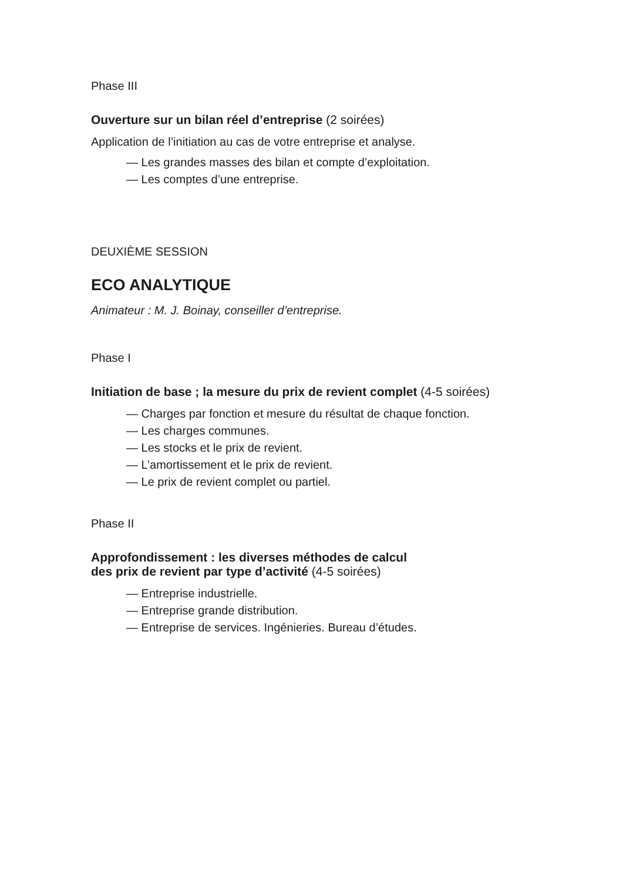Phase III
Ouverture sur un bilan réel d’entreprise (2 soirées)
Application de l’initiation au cas de votre entreprise et analyse.
— Les grandes masses des bilan et compte d’exploitation.
— Les comptes d’une entreprise.
DEUXIÈME SESSION
ECO ANALYTIQUE
Animateur : M. J. Boinay, conseiller d’entreprise.
Phase I
Initiation de base ; la mesure du prix de revient complet (4-5 soirées)
— Charges par fonction et mesure du résultat de chaque fonction.
— Les charges communes.
— Les stocks et le prix de revient.
— L’amortissement et le prix de revient.
— Le prix de revient complet ou partiel.
Phase II
Approfondissement : les diverses méthodes de calcul
des prix de revient par type d’activité (4-5 soirées)
— Entreprise industrielle.
— Entreprise grande distribution.
— Entreprise de services. Ingénieries. Bureau d’études.